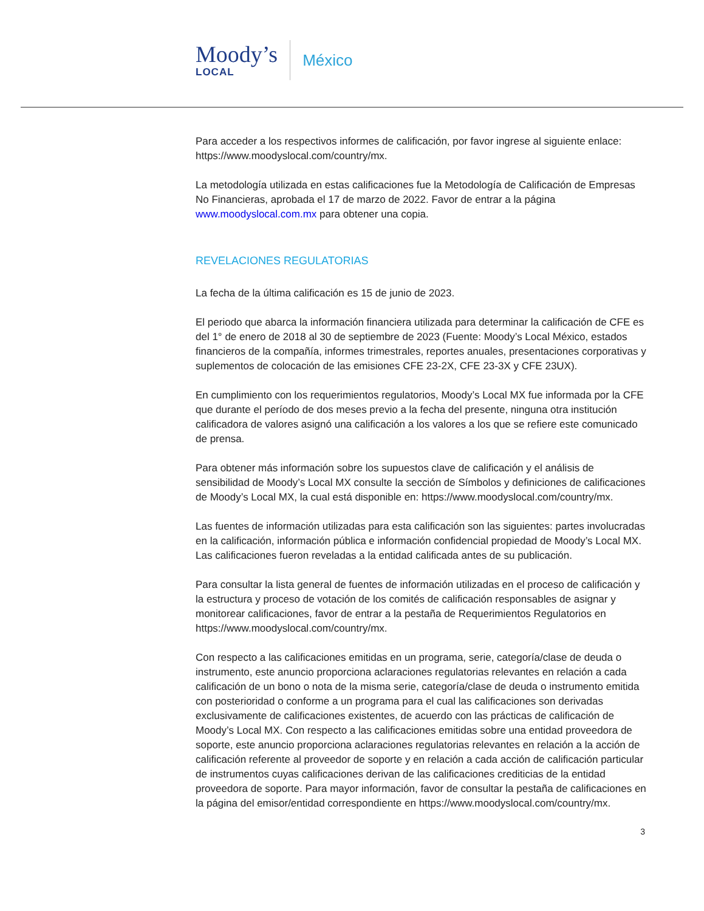Moody’s
LOCAL
México
Para acceder a los respectivos informes de calificación, por favor ingrese al siguiente enlace: https://www.moodyslocal.com/country/mx.
La metodología utilizada en estas calificaciones fue la Metodología de Calificación de Empresas No Financieras, aprobada el 17 de marzo de 2022. Favor de entrar a la página www.moodyslocal.com.mx para obtener una copia.
REVELACIONES REGULATORIAS
La fecha de la última calificación es 15 de junio de 2023.
El periodo que abarca la información financiera utilizada para determinar la calificación de CFE es del 1° de enero de 2018 al 30 de septiembre de 2023 (Fuente: Moody’s Local México, estados financieros de la compañía, informes trimestrales, reportes anuales, presentaciones corporativas y suplementos de colocación de las emisiones CFE 23-2X, CFE 23-3X y CFE 23UX).
En cumplimiento con los requerimientos regulatorios, Moody’s Local MX fue informada por la CFE que durante el período de dos meses previo a la fecha del presente, ninguna otra institución calificadora de valores asignó una calificación a los valores a los que se refiere este comunicado de prensa.
Para obtener más información sobre los supuestos clave de calificación y el análisis de sensibilidad de Moody’s Local MX consulte la sección de Símbolos y definiciones de calificaciones de Moody’s Local MX, la cual está disponible en: https://www.moodyslocal.com/country/mx.
Las fuentes de información utilizadas para esta calificación son las siguientes: partes involucradas en la calificación, información pública e información confidencial propiedad de Moody’s Local MX.
Las calificaciones fueron reveladas a la entidad calificada antes de su publicación.
Para consultar la lista general de fuentes de información utilizadas en el proceso de calificación y la estructura y proceso de votación de los comités de calificación responsables de asignar y monitorear calificaciones, favor de entrar a la pestaña de Requerimientos Regulatorios en https://www.moodyslocal.com/country/mx.
Con respecto a las calificaciones emitidas en un programa, serie, categoría/clase de deuda o instrumento, este anuncio proporciona aclaraciones regulatorias relevantes en relación a cada calificación de un bono o nota de la misma serie, categoría/clase de deuda o instrumento emitida con posterioridad o conforme a un programa para el cual las calificaciones son derivadas exclusivamente de calificaciones existentes, de acuerdo con las prácticas de calificación de Moody’s Local MX. Con respecto a las calificaciones emitidas sobre una entidad proveedora de soporte, este anuncio proporciona aclaraciones regulatorias relevantes en relación a la acción de calificación referente al proveedor de soporte y en relación a cada acción de calificación particular de instrumentos cuyas calificaciones derivan de las calificaciones crediticias de la entidad proveedora de soporte. Para mayor información, favor de consultar la pestaña de calificaciones en la página del emisor/entidad correspondiente en https://www.moodyslocal.com/country/mx.
3